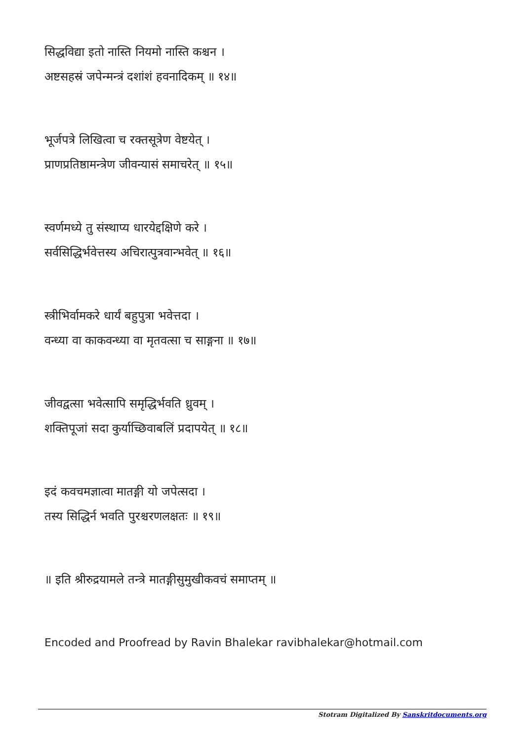सिद्धविद्या इतो नास्ति नियमो नास्ति कश्चन ।
अष्टसहस्रं जपेन्मन्त्रं दशांशं हवनादिकम् ॥ १४॥
भूर्जपत्रे लिखित्वा च रक्तसूत्रेण वेष्टयेत् ।
प्राणप्रतिष्ठामन्त्रेण जीवन्यासं समाचरेत् ॥ १५॥
स्वर्णमध्ये तु संस्थाप्य धारयेद्दक्षिणे करे ।
सर्वसिद्धिर्भवेत्तस्य अचिरात्पुत्रवान्भवेत् ॥ १६॥
स्त्रीभिर्वामकरे धार्यं बहुपुत्रा भवेत्तदा ।
वन्ध्या वा काकवन्ध्या वा मृतवत्सा च साङ्गना ॥ १७॥
जीवद्वत्सा भवेत्सापि समृद्धिर्भवति ध्रुवम् ।
शक्तिपूजां सदा कुर्याच्छिवाबलिं प्रदापयेत् ॥ १८॥
इदं कवचमज्ञात्वा मातङ्गी यो जपेत्सदा ।
तस्य सिद्धिर्न भवति पुरश्चरणलक्षतः ॥ १९॥
॥ इति श्रीरुद्रयामले तन्त्रे मातङ्गीसुमुखीकवचं समाप्तम् ॥
Encoded and Proofread by Ravin Bhalekar ravibhalekar@hotmail.com
Stotram Digitalized By Sanskritdocuments.org